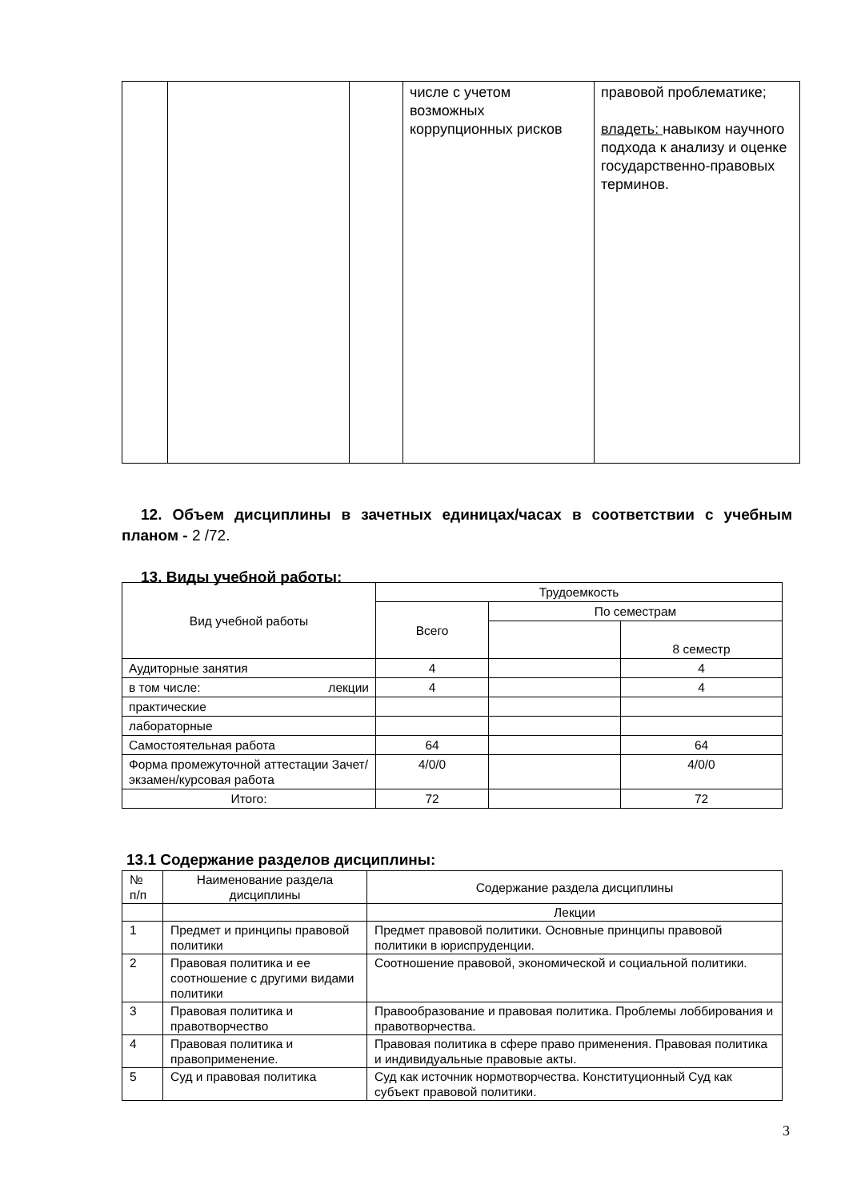| | | | числе с учетом возможных коррупционных рисков | правовой проблематике; владеть: навыком научного подхода к анализу и оценке государственно-правовых терминов. |
12. Объем дисциплины в зачетных единицах/часах в соответствии с учебным планом - 2 /72.
13. Виды учебной работы:
| Вид учебной работы | Трудоемкость | | |
| | Всего | По семестрам | |
| | | | 8 семестр |
| Аудиторные занятия | 4 | | 4 |
| в том числе: лекции | 4 | | 4 |
| практические | | | |
| лабораторные | | | |
| Самостоятельная работа | 64 | | 64 |
| Форма промежуточной аттестации Зачет/экзамен/курсовая работа | 4/0/0 | | 4/0/0 |
| Итого: | 72 | | 72 |
13.1 Содержание разделов дисциплины:
| № п/п | Наименование раздела дисциплины | Содержание раздела дисциплины |
| | | Лекции |
| 1 | Предмет и принципы правовой политики | Предмет правовой политики. Основные принципы правовой политики в юриспруденции. |
| 2 | Правовая политика и ее соотношение с другими видами политики | Соотношение правовой, экономической и социальной политики. |
| 3 | Правовая политика и правотворчество | Правообразование и правовая политика. Проблемы лоббирования и правотворчества. |
| 4 | Правовая политика и правоприменение. | Правовая политика в сфере право применения. Правовая политика и индивидуальные правовые акты. |
| 5 | Суд и правовая политика | Суд как источник нормотворчества. Конституционный Суд как субъект правовой политики. |
3